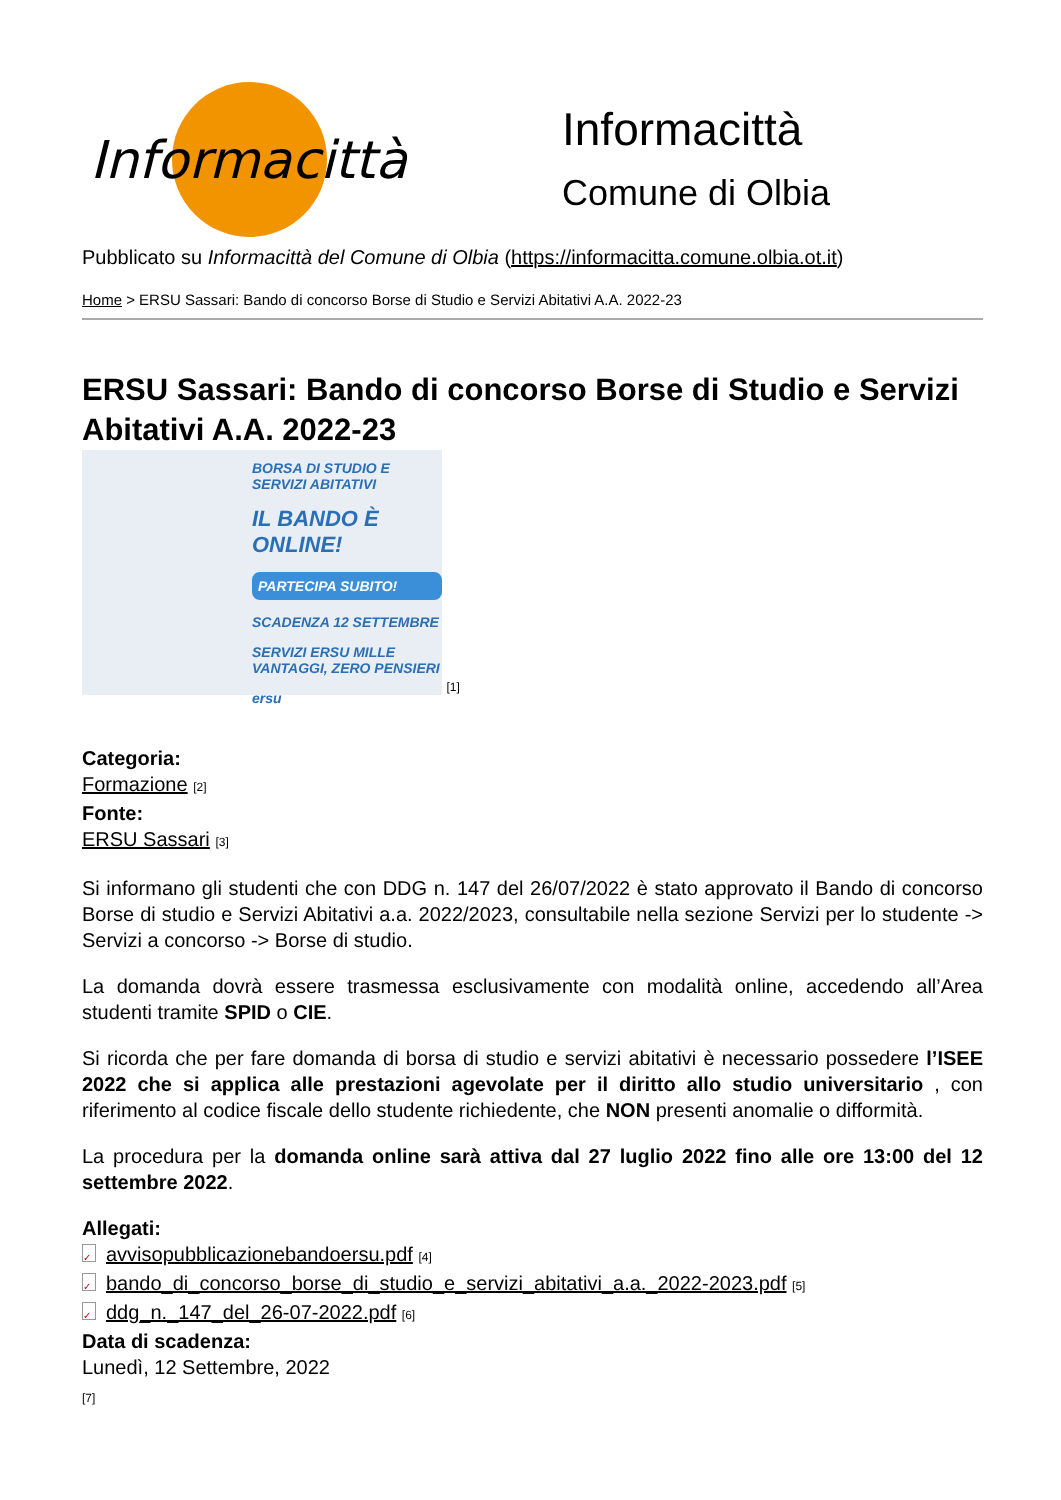Informacittà
Informacittà
Comune di Olbia
Pubblicato su Informacittà del Comune di Olbia (https://informacitta.comune.olbia.ot.it)
Home > ERSU Sassari: Bando di concorso Borse di Studio e Servizi Abitativi A.A. 2022-23
ERSU Sassari: Bando di concorso Borse di Studio e Servizi Abitativi A.A. 2022-23
BORSA DI STUDIO E SERVIZI ABITATIVI
IL BANDO È ONLINE!
PARTECIPA SUBITO!
SCADENZA 12 SETTEMBRE
SERVIZI ERSU MILLE VANTAGGI, ZERO PENSIERI
ersu
[1]
Categoria:
Formazione [2]
Fonte:
ERSU Sassari [3]
Si informano gli studenti che con DDG n. 147 del 26/07/2022 è stato approvato il Bando di concorso Borse di studio e Servizi Abitativi a.a. 2022/2023, consultabile nella sezione Servizi per lo studente -> Servizi a concorso -> Borse di studio.
La domanda dovrà essere trasmessa esclusivamente con modalità online, accedendo all’Area studenti tramite SPID o CIE.
Si ricorda che per fare domanda di borsa di studio e servizi abitativi è necessario possedere l’ISEE 2022 che si applica alle prestazioni agevolate per il diritto allo studio universitario , con riferimento al codice fiscale dello studente richiedente, che NON presenti anomalie o difformità.
La procedura per la domanda online sarà attiva dal 27 luglio 2022 fino alle ore 13:00 del 12 settembre 2022.
Allegati:
✓ avvisopubblicazionebandoersu.pdf [4]
✓ bando_di_concorso_borse_di_studio_e_servizi_abitativi_a.a._2022-2023.pdf [5]
✓ ddg_n._147_del_26-07-2022.pdf [6]
Data di scadenza:
Lunedì, 12 Settembre, 2022
[7]